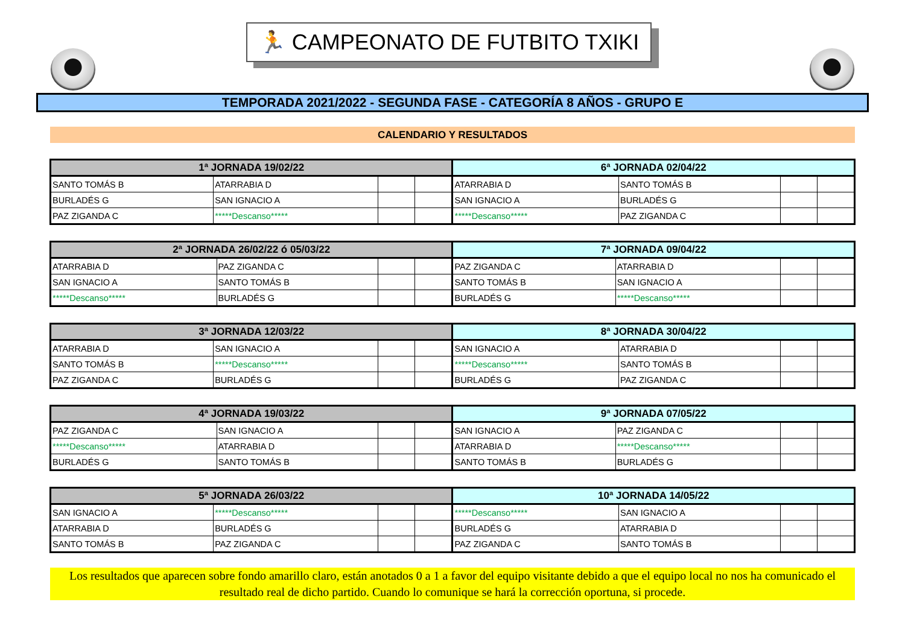🏃 CAMPEONATO DE FUTBITO TXIKI
TEMPORADA 2021/2022 - SEGUNDA FASE - CATEGORÍA 8 AÑOS - GRUPO E
CALENDARIO Y RESULTADOS
| 1ª JORNADA 19/02/22 | | | | 6ª JORNADA 02/04/22 | | | |
| --- | --- | --- | --- | --- | --- | --- | --- |
| SANTO TOMÁS B | ATARRABIA D | | | ATARRABIA D | SANTO TOMÁS B | | |
| BURLADÉS G | SAN IGNACIO A | | | SAN IGNACIO A | BURLADÉS G | | |
| PAZ ZIGANDA C | *****Descanso***** | | | *****Descanso***** | PAZ ZIGANDA C | | |
| 2ª JORNADA 26/02/22 ó 05/03/22 | | | | 7ª JORNADA 09/04/22 | | | |
| --- | --- | --- | --- | --- | --- | --- | --- |
| ATARRABIA D | PAZ ZIGANDA C | | | PAZ ZIGANDA C | ATARRABIA D | | |
| SAN IGNACIO A | SANTO TOMÁS B | | | SANTO TOMÁS B | SAN IGNACIO A | | |
| *****Descanso***** | BURLADÉS G | | | BURLADÉS G | *****Descanso***** | | |
| 3ª JORNADA 12/03/22 | | | | 8ª JORNADA 30/04/22 | | | |
| --- | --- | --- | --- | --- | --- | --- | --- |
| ATARRABIA D | SAN IGNACIO A | | | SAN IGNACIO A | ATARRABIA D | | |
| SANTO TOMÁS B | *****Descanso***** | | | *****Descanso***** | SANTO TOMÁS B | | |
| PAZ ZIGANDA C | BURLADÉS G | | | BURLADÉS G | PAZ ZIGANDA C | | |
| 4ª JORNADA 19/03/22 | | | | 9ª JORNADA 07/05/22 | | | |
| --- | --- | --- | --- | --- | --- | --- | --- |
| PAZ ZIGANDA C | SAN IGNACIO A | | | SAN IGNACIO A | PAZ ZIGANDA C | | |
| *****Descanso***** | ATARRABIA D | | | ATARRABIA D | *****Descanso***** | | |
| BURLADÉS G | SANTO TOMÁS B | | | SANTO TOMÁS B | BURLADÉS G | | |
| 5ª JORNADA 26/03/22 | | | | 10ª JORNADA 14/05/22 | | | |
| --- | --- | --- | --- | --- | --- | --- | --- |
| SAN IGNACIO A | *****Descanso***** | | | *****Descanso***** | SAN IGNACIO A | | |
| ATARRABIA D | BURLADÉS G | | | BURLADÉS G | ATARRABIA D | | |
| SANTO TOMÁS B | PAZ ZIGANDA C | | | PAZ ZIGANDA C | SANTO TOMÁS B | | |
Los resultados que aparecen sobre fondo amarillo claro, están anotados 0 a 1 a favor del equipo visitante debido a que el equipo local no nos ha comunicado el resultado real de dicho partido. Cuando lo comunique se hará la corrección oportuna, si procede.